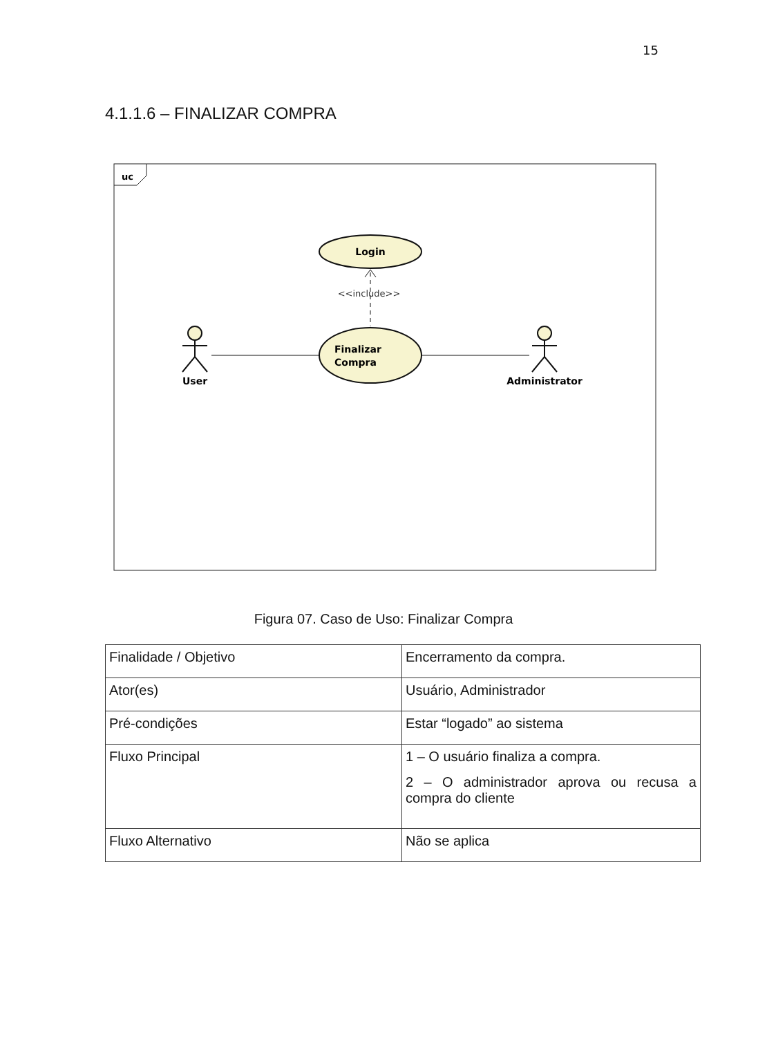15
4.1.1.6 – FINALIZAR COMPRA
uc
Login
<<include>>
Finalizar
Compra
User
Administrator
Figura 07. Caso de Uso: Finalizar Compra
| Finalidade / Objetivo | Encerramento da compra. |
| Ator(es) | Usuário, Administrador |
| Pré-condições | Estar “logado” ao sistema |
| Fluxo Principal | 1 – O usuário finaliza a compra. 2 – O administrador aprova ou recusa a compra do cliente |
| Fluxo Alternativo | Não se aplica |